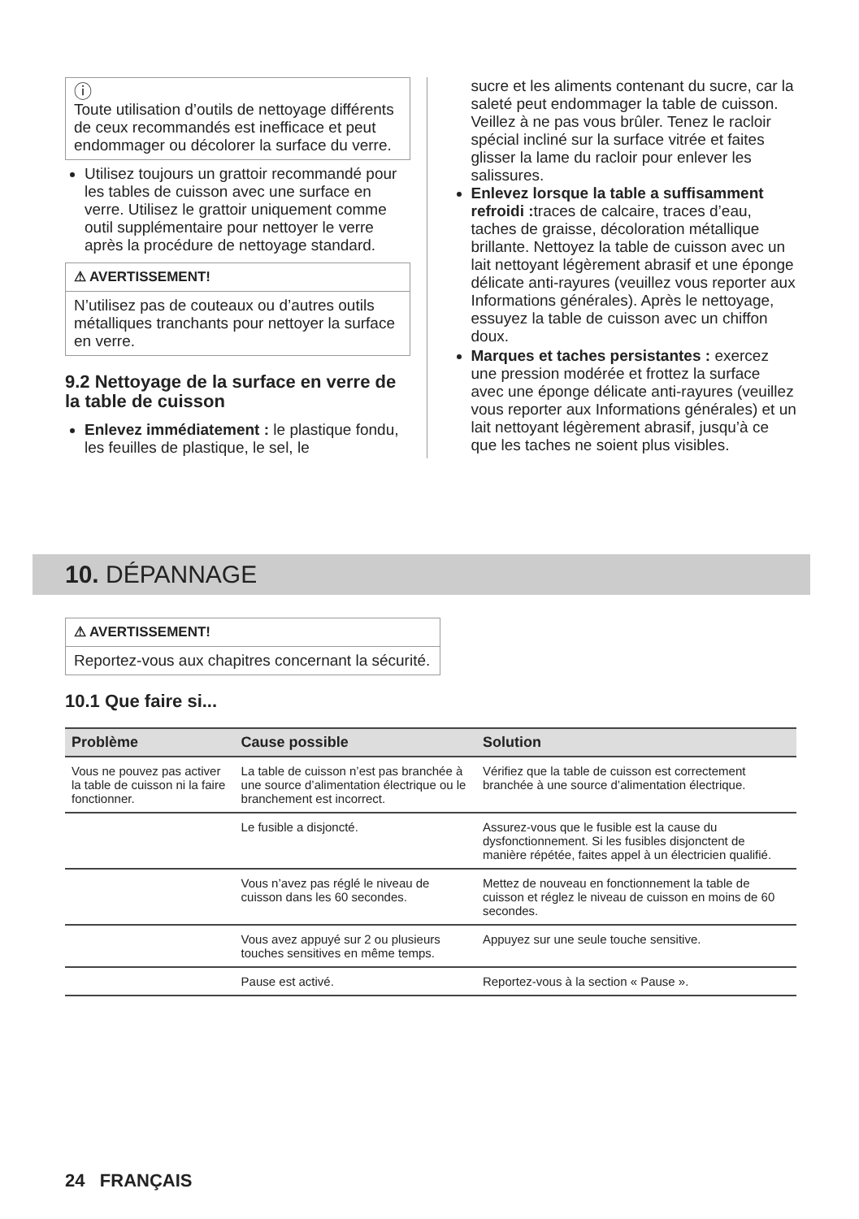ⓘ
Toute utilisation d’outils de nettoyage différents de ceux recommandés est inefficace et peut endommager ou décolorer la surface du verre.
Utilisez toujours un grattoir recommandé pour les tables de cuisson avec une surface en verre. Utilisez le grattoir uniquement comme outil supplémentaire pour nettoyer le verre après la procédure de nettoyage standard.
⚠ AVERTISSEMENT!
N’utilisez pas de couteaux ou d’autres outils métalliques tranchants pour nettoyer la surface en verre.
9.2 Nettoyage de la surface en verre de la table de cuisson
Enlevez immédiatement : le plastique fondu, les feuilles de plastique, le sel, le
sucre et les aliments contenant du sucre, car la saleté peut endommager la table de cuisson. Veillez à ne pas vous brûler. Tenez le racloir spécial incliné sur la surface vitrée et faites glisser la lame du racloir pour enlever les salissures.
Enlevez lorsque la table a suffisamment refroidi : traces de calcaire, traces d’eau, taches de graisse, décoloration métallique brillante. Nettoyez la table de cuisson avec un lait nettoyant légèrement abrasif et une éponge délicate anti-rayures (veuillez vous reporter aux Informations générales). Après le nettoyage, essuyez la table de cuisson avec un chiffon doux.
Marques et taches persistantes : exercez une pression modérée et frottez la surface avec une éponge délicate anti-rayures (veuillez vous reporter aux Informations générales) et un lait nettoyant légèrement abrasif, jusqu’à ce que les taches ne soient plus visibles.
10. DÉPANNAGE
⚠ AVERTISSEMENT!
Reportez-vous aux chapitres concernant la sécurité.
10.1 Que faire si...
| Problème | Cause possible | Solution |
| --- | --- | --- |
| Vous ne pouvez pas activer la table de cuisson ni la faire fonctionner. | La table de cuisson n’est pas branchée à une source d’alimentation électrique ou le branchement est incorrect. | Vérifiez que la table de cuisson est correctement branchée à une source d’alimentation électrique. |
| | Le fusible a disjoncté. | Assurez-vous que le fusible est la cause du dysfonctionnement. Si les fusibles disjonctent de manière répétée, faites appel à un électricien qualifié. |
| | Vous n’avez pas réglé le niveau de cuisson dans les 60 secondes. | Mettez de nouveau en fonctionnement la table de cuisson et réglez le niveau de cuisson en moins de 60 secondes. |
| | Vous avez appuyé sur 2 ou plusieurs touches sensitives en même temps. | Appuyez sur une seule touche sensitive. |
| | Pause est activé. | Reportez-vous à la section « Pause ». |
24 FRANÇAIS